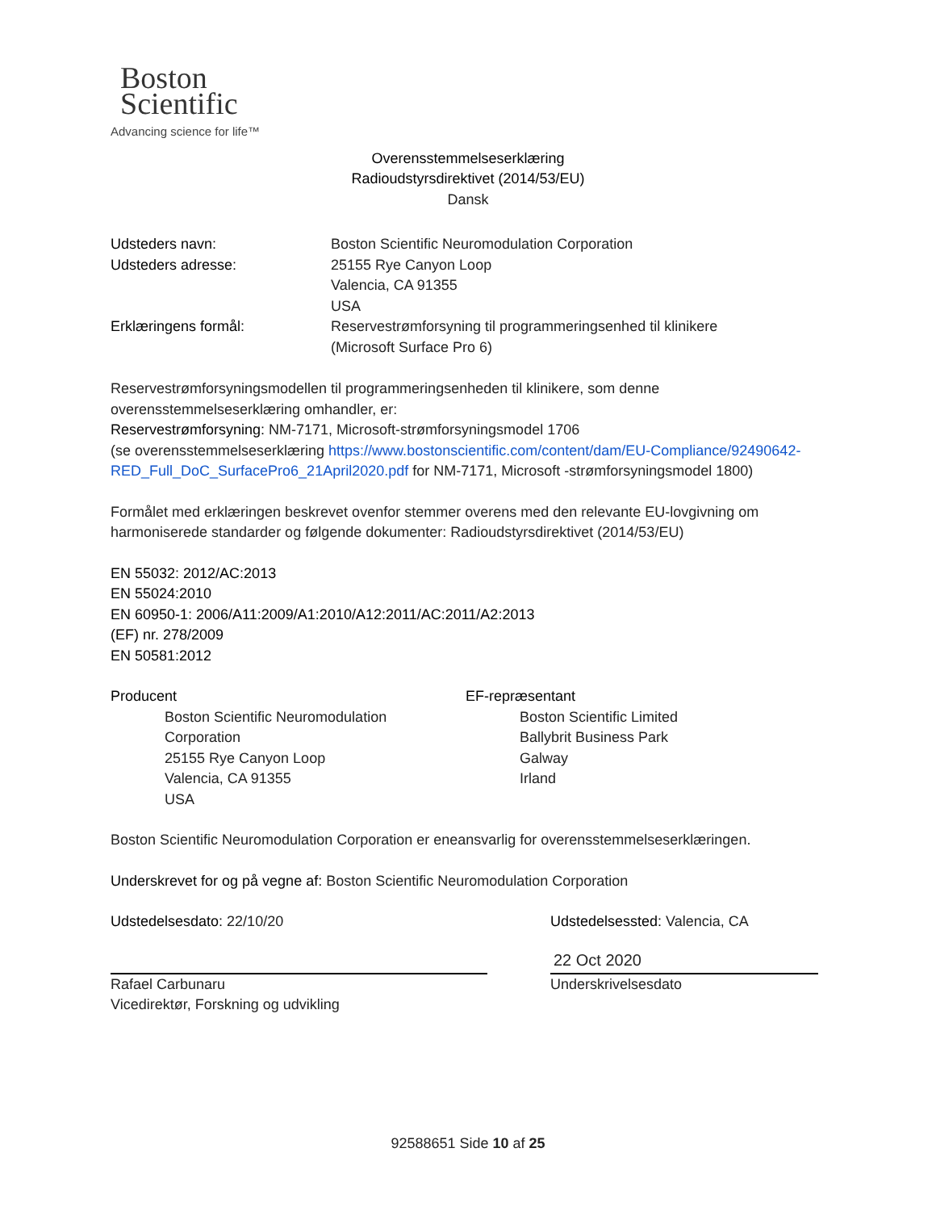Boston
Scientific
Advancing science for life™
Overensstemmelseserklæring
Radioudstyrsdirektivet (2014/53/EU)
Dansk
Udsteders navn: Boston Scientific Neuromodulation Corporation
Udsteders adresse: 25155 Rye Canyon Loop
Valencia, CA 91355
USA
Erklæringens formål: Reservestrømforsyning til programmeringsenhed til klinikere
(Microsoft Surface Pro 6)
Reservestrømforsyningsmodellen til programmeringsenheden til klinikere, som denne overensstemmelseserklæring omhandler, er:
Reservestrømforsyning: NM-7171, Microsoft-strømforsyningsmodel 1706
(se overensstemmelseserklæring https://www.bostonscientific.com/content/dam/EU-Compliance/92490642-RED_Full_DoC_SurfacePro6_21April2020.pdf for NM-7171, Microsoft -strømforsyningsmodel 1800)
Formålet med erklæringen beskrevet ovenfor stemmer overens med den relevante EU-lovgivning om harmoniserede standarder og følgende dokumenter: Radioudstyrsdirektivet (2014/53/EU)
EN 55032: 2012/AC:2013
EN 55024:2010
EN 60950-1: 2006/A11:2009/A1:2010/A12:2011/AC:2011/A2:2013
(EF) nr. 278/2009
EN 50581:2012
Producent
Boston Scientific Neuromodulation Corporation
25155 Rye Canyon Loop
Valencia, CA 91355
USA
EF-repræsentant
Boston Scientific Limited
Ballybrit Business Park
Galway
Irland
Boston Scientific Neuromodulation Corporation er eneansvarlig for overensstemmelseserklæringen.
Underskrevet for og på vegne af: Boston Scientific Neuromodulation Corporation
Udstedelsesdato: 22/10/20
Rafael Carbunaru
Vicedirektør, Forskning og udvikling
Udstedelsessted: Valencia, CA
22 Oct 2020
Underskrivelsesdato
92588651 Side 10 af 25